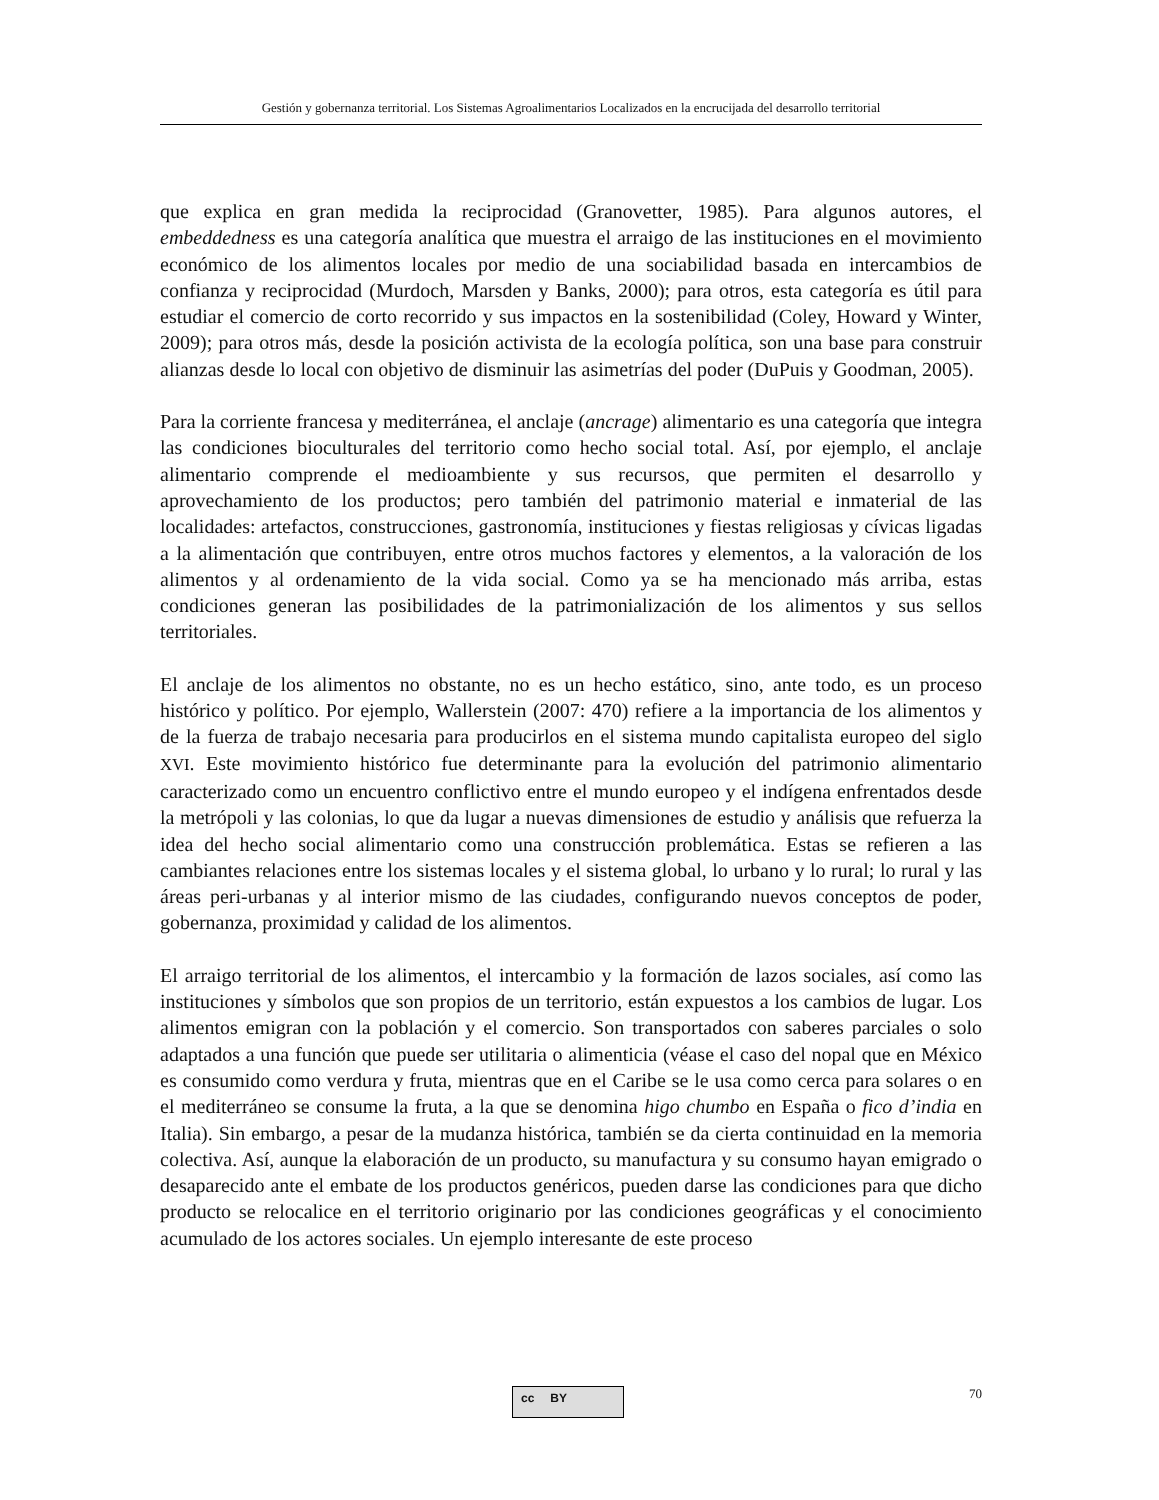Gestión y gobernanza territorial. Los Sistemas Agroalimentarios Localizados en la encrucijada del desarrollo territorial
que explica en gran medida la reciprocidad (Granovetter, 1985). Para algunos autores, el embeddedness es una categoría analítica que muestra el arraigo de las instituciones en el movimiento económico de los alimentos locales por medio de una sociabilidad basada en intercambios de confianza y reciprocidad (Murdoch, Marsden y Banks, 2000); para otros, esta categoría es útil para estudiar el comercio de corto recorrido y sus impactos en la sostenibilidad (Coley, Howard y Winter, 2009); para otros más, desde la posición activista de la ecología política, son una base para construir alianzas desde lo local con objetivo de disminuir las asimetrías del poder (DuPuis y Goodman, 2005).
Para la corriente francesa y mediterránea, el anclaje (ancrage) alimentario es una categoría que integra las condiciones bioculturales del territorio como hecho social total. Así, por ejemplo, el anclaje alimentario comprende el medioambiente y sus recursos, que permiten el desarrollo y aprovechamiento de los productos; pero también del patrimonio material e inmaterial de las localidades: artefactos, construcciones, gastronomía, instituciones y fiestas religiosas y cívicas ligadas a la alimentación que contribuyen, entre otros muchos factores y elementos, a la valoración de los alimentos y al ordenamiento de la vida social. Como ya se ha mencionado más arriba, estas condiciones generan las posibilidades de la patrimonialización de los alimentos y sus sellos territoriales.
El anclaje de los alimentos no obstante, no es un hecho estático, sino, ante todo, es un proceso histórico y político. Por ejemplo, Wallerstein (2007: 470) refiere a la importancia de los alimentos y de la fuerza de trabajo necesaria para producirlos en el sistema mundo capitalista europeo del siglo XVI. Este movimiento histórico fue determinante para la evolución del patrimonio alimentario caracterizado como un encuentro conflictivo entre el mundo europeo y el indígena enfrentados desde la metrópoli y las colonias, lo que da lugar a nuevas dimensiones de estudio y análisis que refuerza la idea del hecho social alimentario como una construcción problemática. Estas se refieren a las cambiantes relaciones entre los sistemas locales y el sistema global, lo urbano y lo rural; lo rural y las áreas peri-urbanas y al interior mismo de las ciudades, configurando nuevos conceptos de poder, gobernanza, proximidad y calidad de los alimentos.
El arraigo territorial de los alimentos, el intercambio y la formación de lazos sociales, así como las instituciones y símbolos que son propios de un territorio, están expuestos a los cambios de lugar. Los alimentos emigran con la población y el comercio. Son transportados con saberes parciales o solo adaptados a una función que puede ser utilitaria o alimenticia (véase el caso del nopal que en México es consumido como verdura y fruta, mientras que en el Caribe se le usa como cerca para solares o en el mediterráneo se consume la fruta, a la que se denomina higo chumbo en España o fico d’india en Italia). Sin embargo, a pesar de la mudanza histórica, también se da cierta continuidad en la memoria colectiva. Así, aunque la elaboración de un producto, su manufactura y su consumo hayan emigrado o desaparecido ante el embate de los productos genéricos, pueden darse las condiciones para que dicho producto se relocalice en el territorio originario por las condiciones geográficas y el conocimiento acumulado de los actores sociales. Un ejemplo interesante de este proceso
cc BY 70